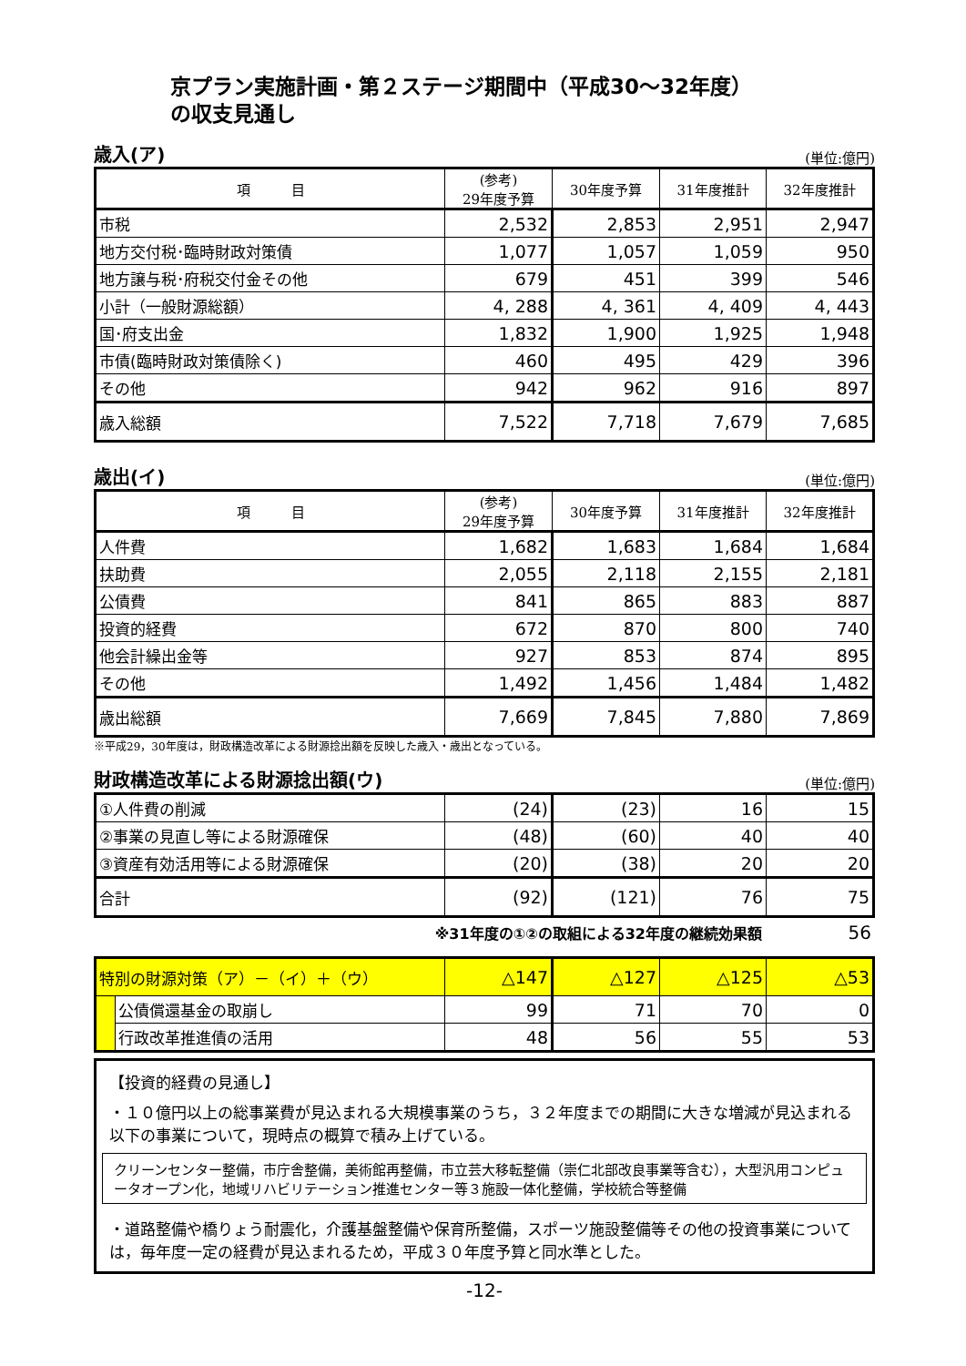京プラン実施計画・第２ステージ期間中（平成30～32年度）
の収支見通し
歳入(ア) (単位:億円)
| 項 目 | (参考) 29年度予算 | 30年度予算 | 31年度推計 | 32年度推計 |
| --- | --- | --- | --- | --- |
| 市税 | 2,532 | 2,853 | 2,951 | 2,947 |
| 地方交付税･臨時財政対策債 | 1,077 | 1,057 | 1,059 | 950 |
| 地方譲与税･府税交付金その他 | 679 | 451 | 399 | 546 |
| 小計（一般財源総額） | 4, 288 | 4, 361 | 4, 409 | 4, 443 |
| 国･府支出金 | 1,832 | 1,900 | 1,925 | 1,948 |
| 市債(臨時財政対策債除く) | 460 | 495 | 429 | 396 |
| その他 | 942 | 962 | 916 | 897 |
| 歳入総額 | 7,522 | 7,718 | 7,679 | 7,685 |
歳出(イ) (単位:億円)
| 項 目 | (参考) 29年度予算 | 30年度予算 | 31年度推計 | 32年度推計 |
| --- | --- | --- | --- | --- |
| 人件費 | 1,682 | 1,683 | 1,684 | 1,684 |
| 扶助費 | 2,055 | 2,118 | 2,155 | 2,181 |
| 公債費 | 841 | 865 | 883 | 887 |
| 投資的経費 | 672 | 870 | 800 | 740 |
| 他会計繰出金等 | 927 | 853 | 874 | 895 |
| その他 | 1,492 | 1,456 | 1,484 | 1,482 |
| 歳出総額 | 7,669 | 7,845 | 7,880 | 7,869 |
※平成29，30年度は，財政構造改革による財源捻出額を反映した歳入・歳出となっている。
財政構造改革による財源捻出額(ウ) (単位:億円)
| ①人件費の削減 | (24) | (23) | 16 | 15 |
| ②事業の見直し等による財源確保 | (48) | (60) | 40 | 40 |
| ③資産有効活用等による財源確保 | (20) | (38) | 20 | 20 |
| 合計 | (92) | (121) | 76 | 75 |
※31年度の①②の取組による32年度の継続効果額 56
| 特別の財源対策（ア）－（イ）＋（ウ） | | △147 | △127 | △125 | △53 |
| | 公債償還基金の取崩し | 99 | 71 | 70 | 0 |
| | 行政改革推進債の活用 | 48 | 56 | 55 | 53 |
【投資的経費の見通し】
・１０億円以上の総事業費が見込まれる大規模事業のうち，３２年度までの期間に大きな増減が見込まれる以下の事業について，現時点の概算で積み上げている。
クリーンセンター整備，市庁舎整備，美術館再整備，市立芸大移転整備（崇仁北部改良事業等含む），大型汎用コンピュータオープン化，地域リハビリテーション推進センター等３施設一体化整備，学校統合等整備
・道路整備や橋りょう耐震化，介護基盤整備や保育所整備，スポーツ施設整備等その他の投資事業については，毎年度一定の経費が見込まれるため，平成３０年度予算と同水準とした。
-12-